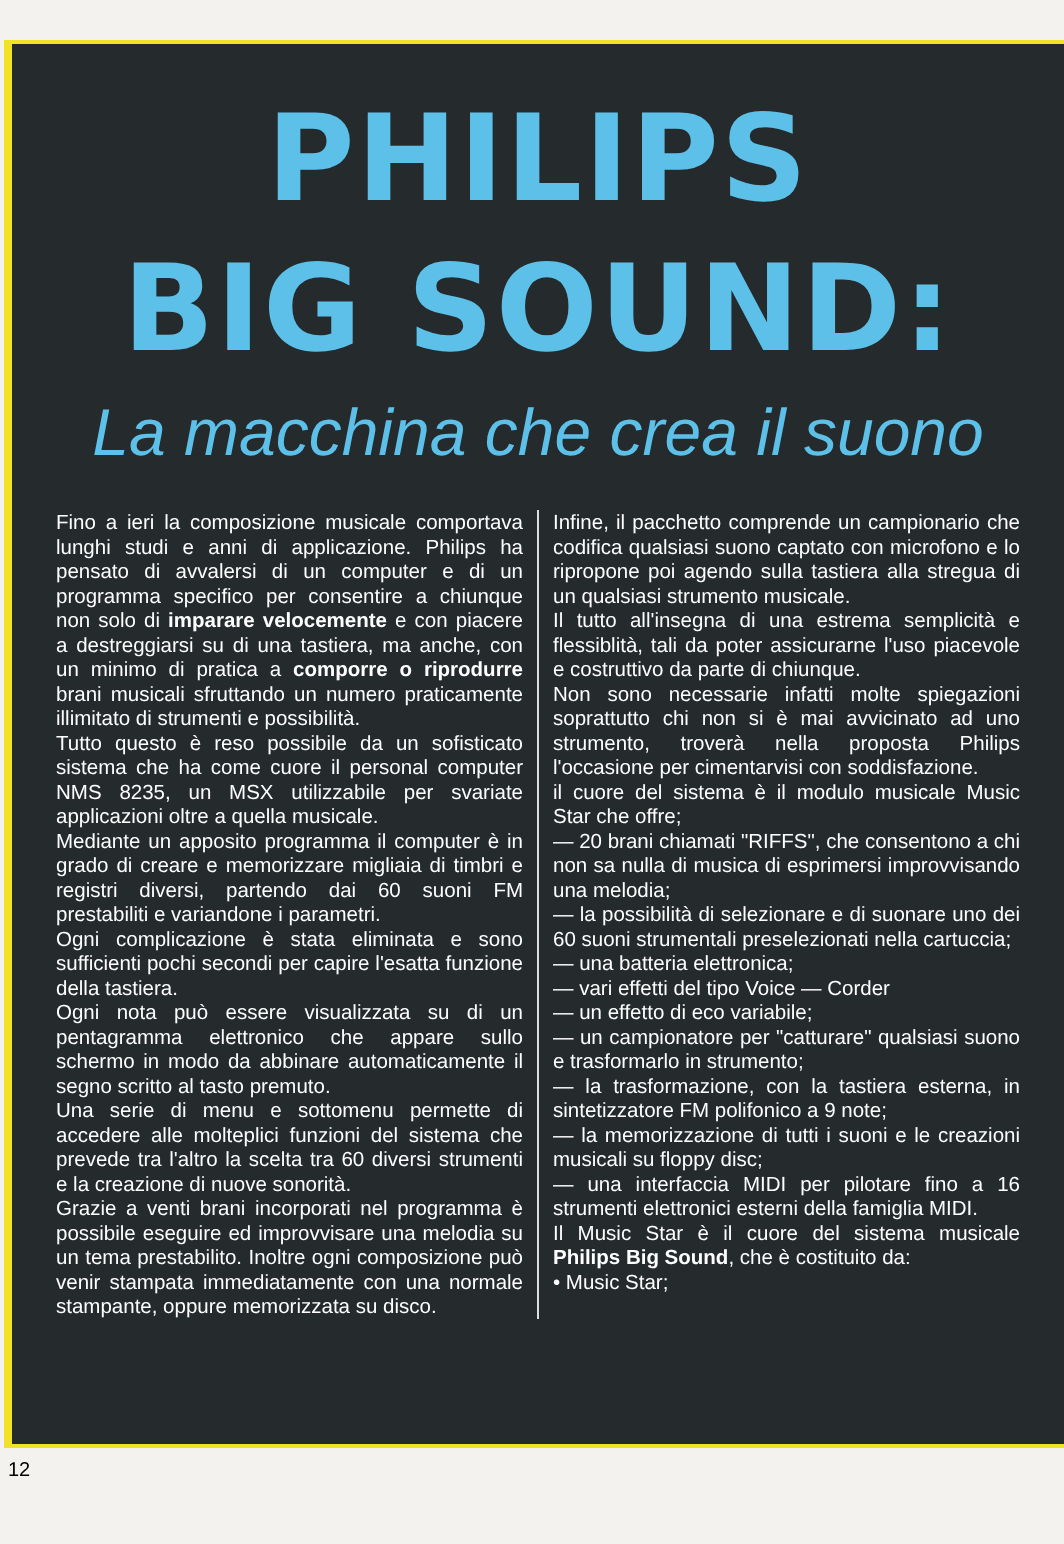PHILIPS
BIG SOUND:
La macchina che crea il suono
Fino a ieri la composizione musicale comportava lunghi studi e anni di applicazione. Philips ha pensato di avvalersi di un computer e di un programma specifico per consentire a chiunque non solo di imparare velocemente e con piacere a destreggiarsi su di una tastiera, ma anche, con un minimo di pratica a comporre o riprodurre brani musicali sfruttando un numero praticamente illimitato di strumenti e possibilità.
Tutto questo è reso possibile da un sofisticato sistema che ha come cuore il personal computer NMS 8235, un MSX utilizzabile per svariate applicazioni oltre a quella musicale.
Mediante un apposito programma il computer è in grado di creare e memorizzare migliaia di timbri e registri diversi, partendo dai 60 suoni FM prestabiliti e variandone i parametri.
Ogni complicazione è stata eliminata e sono sufficienti pochi secondi per capire l'esatta funzione della tastiera.
Ogni nota può essere visualizzata su di un pentagramma elettronico che appare sullo schermo in modo da abbinare automaticamente il segno scritto al tasto premuto.
Una serie di menu e sottomenu permette di accedere alle molteplici funzioni del sistema che prevede tra l'altro la scelta tra 60 diversi strumenti e la creazione di nuove sonorità.
Grazie a venti brani incorporati nel programma è possibile eseguire ed improvvisare una melodia su un tema prestabilito. Inoltre ogni composizione può venir stampata immediatamente con una normale stampante, oppure memorizzata su disco.
Infine, il pacchetto comprende un campionario che codifica qualsiasi suono captato con microfono e lo ripropone poi agendo sulla tastiera alla stregua di un qualsiasi strumento musicale.
Il tutto all'insegna di una estrema semplicità e flessiblità, tali da poter assicurarne l'uso piacevole e costruttivo da parte di chiunque.
Non sono necessarie infatti molte spiegazioni soprattutto chi non si è mai avvicinato ad uno strumento, troverà nella proposta Philips l'occasione per cimentarvisi con soddisfazione.
il cuore del sistema è il modulo musicale Music Star che offre;
— 20 brani chiamati "RIFFS", che consentono a chi non sa nulla di musica di esprimersi improvvisando una melodia;
— la possibilità di selezionare e di suonare uno dei 60 suoni strumentali preselezionati nella cartuccia;
— una batteria elettronica;
— vari effetti del tipo Voice — Corder
— un effetto di eco variabile;
— un campionatore per "catturare" qualsiasi suono e trasformarlo in strumento;
— la trasformazione, con la tastiera esterna, in sintetizzatore FM polifonico a 9 note;
— la memorizzazione di tutti i suoni e le creazioni musicali su floppy disc;
— una interfaccia MIDI per pilotare fino a 16 strumenti elettronici esterni della famiglia MIDI.
Il Music Star è il cuore del sistema musicale Philips Big Sound, che è costituito da:
• Music Star;
12